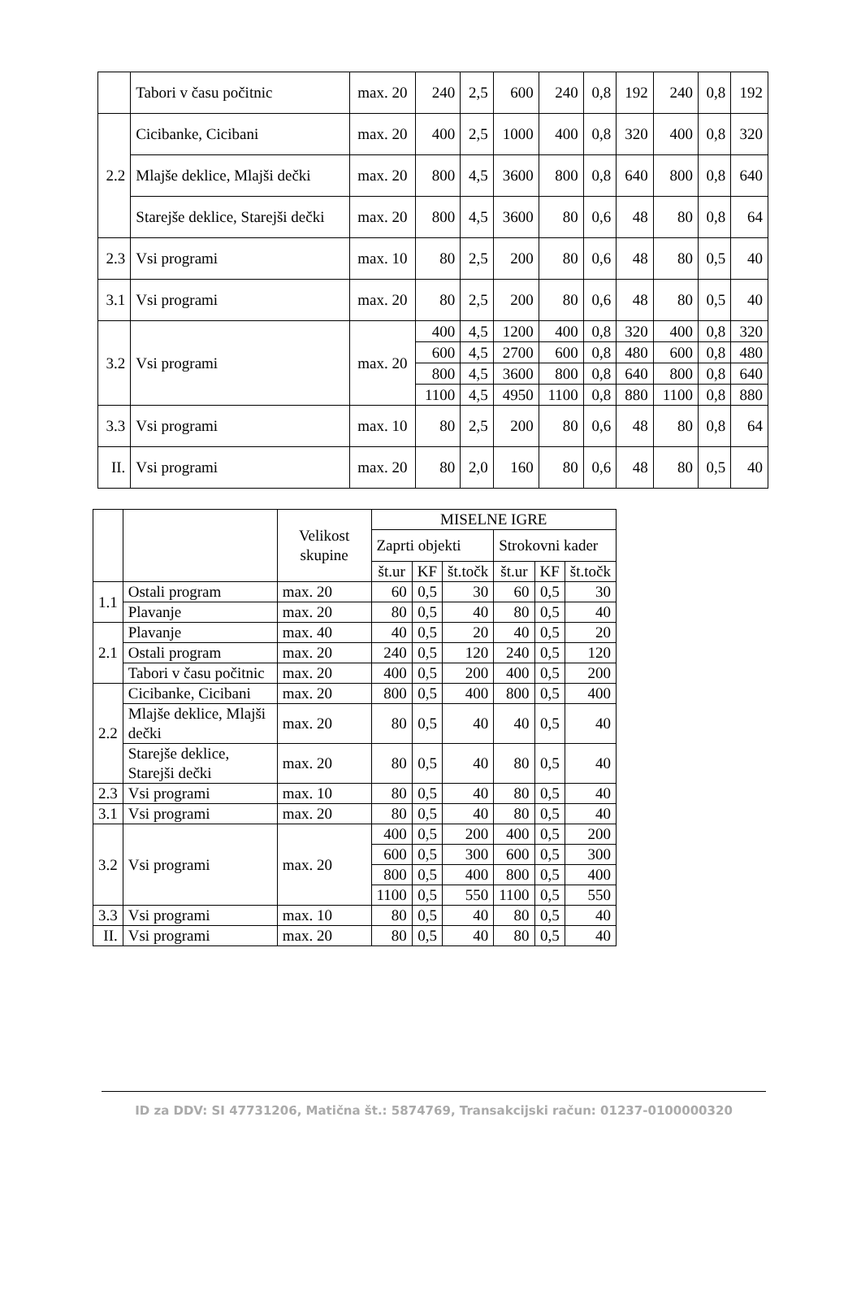| | Tabori v času počitnic | max. 20 | 240 | 2,5 | 600 | 240 | 0,8 | 192 | 240 | 0,8 | 192 |
| 2.2 | Cicibanke, Cicibani | max. 20 | 400 | 2,5 | 1000 | 400 | 0,8 | 320 | 400 | 0,8 | 320 |
| | Mlajše deklice, Mlajši dečki | max. 20 | 800 | 4,5 | 3600 | 800 | 0,8 | 640 | 800 | 0,8 | 640 |
| | Starejše deklice, Starejši dečki | max. 20 | 800 | 4,5 | 3600 | 80 | 0,6 | 48 | 80 | 0,8 | 64 |
| 2.3 | Vsi programi | max. 10 | 80 | 2,5 | 200 | 80 | 0,6 | 48 | 80 | 0,5 | 40 |
| 3.1 | Vsi programi | max. 20 | 80 | 2,5 | 200 | 80 | 0,6 | 48 | 80 | 0,5 | 40 |
| 3.2 | Vsi programi | max. 20 | 400 | 4,5 | 1200 | 400 | 0,8 | 320 | 400 | 0,8 | 320 |
| | | | 600 | 4,5 | 2700 | 600 | 0,8 | 480 | 600 | 0,8 | 480 |
| | | | 800 | 4,5 | 3600 | 800 | 0,8 | 640 | 800 | 0,8 | 640 |
| | | | 1100 | 4,5 | 4950 | 1100 | 0,8 | 880 | 1100 | 0,8 | 880 |
| 3.3 | Vsi programi | max. 10 | 80 | 2,5 | 200 | 80 | 0,6 | 48 | 80 | 0,8 | 64 |
| II. | Vsi programi | max. 20 | 80 | 2,0 | 160 | 80 | 0,6 | 48 | 80 | 0,5 | 40 |
| | | Velikost skupine | MISELNE IGRE | | | | | |
| --- | --- | --- | --- | --- | --- | --- | --- | --- |
| | | | Zaprti objekti | | | Strokovni kader | | |
| | | | št.ur | KF | št.točk | št.ur | KF | št.točk |
| 1.1 | Ostali program | max. 20 | 60 | 0,5 | 30 | 60 | 0,5 | 30 |
| | Plavanje | max. 20 | 80 | 0,5 | 40 | 80 | 0,5 | 40 |
| 2.1 | Plavanje | max. 40 | 40 | 0,5 | 20 | 40 | 0,5 | 20 |
| | Ostali program | max. 20 | 240 | 0,5 | 120 | 240 | 0,5 | 120 |
| | Tabori v času počitnic | max. 20 | 400 | 0,5 | 200 | 400 | 0,5 | 200 |
| 2.2 | Cicibanke, Cicibani | max. 20 | 800 | 0,5 | 400 | 800 | 0,5 | 400 |
| | Mlajše deklice, Mlajši dečki | max. 20 | 80 | 0,5 | 40 | 40 | 0,5 | 40 |
| | Starejše deklice, Starejši dečki | max. 20 | 80 | 0,5 | 40 | 80 | 0,5 | 40 |
| 2.3 | Vsi programi | max. 10 | 80 | 0,5 | 40 | 80 | 0,5 | 40 |
| 3.1 | Vsi programi | max. 20 | 80 | 0,5 | 40 | 80 | 0,5 | 40 |
| 3.2 | Vsi programi | max. 20 | 400 | 0,5 | 200 | 400 | 0,5 | 200 |
| | | | 600 | 0,5 | 300 | 600 | 0,5 | 300 |
| | | | 800 | 0,5 | 400 | 800 | 0,5 | 400 |
| | | | 1100 | 0,5 | 550 | 1100 | 0,5 | 550 |
| 3.3 | Vsi programi | max. 10 | 80 | 0,5 | 40 | 80 | 0,5 | 40 |
| II. | Vsi programi | max. 20 | 80 | 0,5 | 40 | 80 | 0,5 | 40 |
ID za DDV: SI 47731206, Matična št.: 5874769, Transakcijski račun: 01237-0100000320